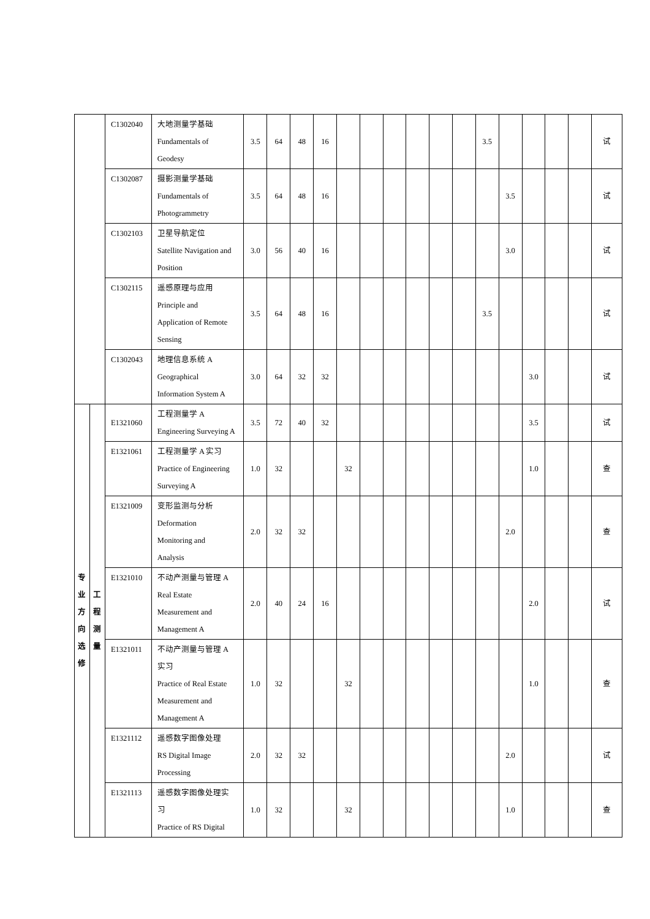| | | C1302040 | 大地测量学基础 Fundamentals of Geodesy | 3.5 | 64 | 48 | 16 | | | | | | | 3.5 | | | | | 试 |
| | | C1302087 | 摄影测量学基础 Fundamentals of Photogrammetry | 3.5 | 64 | 48 | 16 | | | | | | | | 3.5 | | | | 试 |
| | | C1302103 | 卫星导航定位 Satellite Navigation and Position | 3.0 | 56 | 40 | 16 | | | | | | | | 3.0 | | | | 试 |
| | | C1302115 | 遥感原理与应用 Principle and Application of Remote Sensing | 3.5 | 64 | 48 | 16 | | | | | | | 3.5 | | | | | 试 |
| | | C1302043 | 地理信息系统 A Geographical Information System A | 3.0 | 64 | 32 | 32 | | | | | | | | | 3.0 | | | 试 |
| 专 业 方 向 选 修 | 工 程 测 量 | E1321060 | 工程测量学 A Engineering Surveying A | 3.5 | 72 | 40 | 32 | | | | | | | | | 3.5 | | | 试 |
| | | E1321061 | 工程测量学 A 实习 Practice of Engineering Surveying A | 1.0 | 32 | | | 32 | | | | | | | | 1.0 | | | 查 |
| | | E1321009 | 变形监测与分析 Deformation Monitoring and Analysis | 2.0 | 32 | 32 | | | | | | | | | 2.0 | | | | 查 |
| | | E1321010 | 不动产测量与管理 A Real Estate Measurement and Management A | 2.0 | 40 | 24 | 16 | | | | | | | | | 2.0 | | | 试 |
| | | E1321011 | 不动产测量与管理 A 实习 Practice of Real Estate Measurement and Management A | 1.0 | 32 | | | 32 | | | | | | | | 1.0 | | | 查 |
| | | E1321112 | 遥感数字图像处理 RS Digital Image Processing | 2.0 | 32 | 32 | | | | | | | | | 2.0 | | | | 试 |
| | | E1321113 | 遥感数字图像处理实 习 Practice of RS Digital | 1.0 | 32 | | | 32 | | | | | | | 1.0 | | | | 查 |